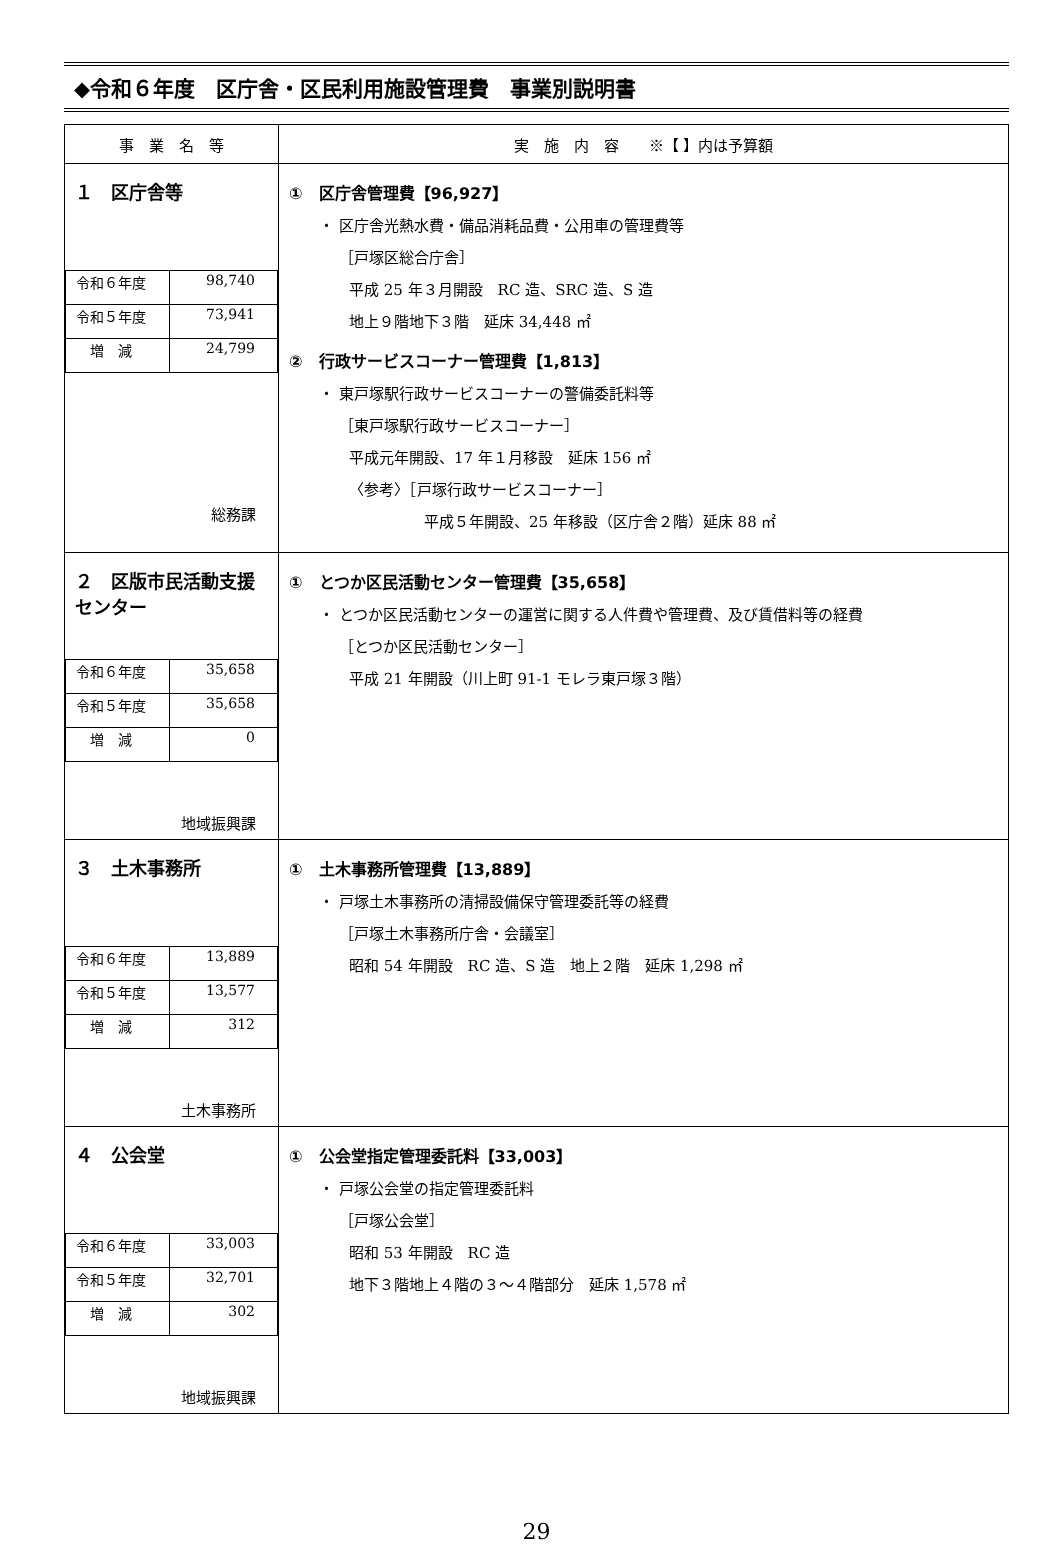◆令和６年度　区庁舎・区民利用施設管理費　事業別説明書
| 事 業 名 等 | 実 施 内 容 ※【 】内は予算額 |
| --- | --- |
| １ 区庁舎等 / 令和６年度 / 98,740 / / 令和５年度 / 73,941 / / 増 減 / 24,799 / 総務課 | ① 区庁舎管理費【96,927】 ・ 区庁舎光熱水費・備品消耗品費・公用車の管理費等 ［戸塚区総合庁舎］ 平成 25 年３月開設 RC 造、SRC 造、S 造 地上９階地下３階 延床 34,448 ㎡ ② 行政サービスコーナー管理費【1,813】 ・ 東戸塚駅行政サービスコーナーの警備委託料等 ［東戸塚駅行政サービスコーナー］ 平成元年開設、17 年１月移設 延床 156 ㎡ 〈参考〉［戸塚行政サービスコーナー］ 平成５年開設、25 年移設（区庁舎２階）延床 88 ㎡ |
| ２ 区版市民活動支援センター / 令和６年度 / 35,658 / / 令和５年度 / 35,658 / / 増 減 / 0 / 地域振興課 | ① とつか区民活動センター管理費【35,658】 ・ とつか区民活動センターの運営に関する人件費や管理費、及び賃借料等の経費 ［とつか区民活動センター］ 平成 21 年開設（川上町 91-1 モレラ東戸塚３階） |
| ３ 土木事務所 / 令和６年度 / 13,889 / / 令和５年度 / 13,577 / / 増 減 / 312 / 土木事務所 | ① 土木事務所管理費【13,889】 ・ 戸塚土木事務所の清掃設備保守管理委託等の経費 ［戸塚土木事務所庁舎・会議室］ 昭和 54 年開設 RC 造、S 造 地上２階 延床 1,298 ㎡ |
| ４ 公会堂 / 令和６年度 / 33,003 / / 令和５年度 / 32,701 / / 増 減 / 302 / 地域振興課 | ① 公会堂指定管理委託料【33,003】 ・ 戸塚公会堂の指定管理委託料 ［戸塚公会堂］ 昭和 53 年開設 RC 造 地下３階地上４階の３～４階部分 延床 1,578 ㎡ |
29